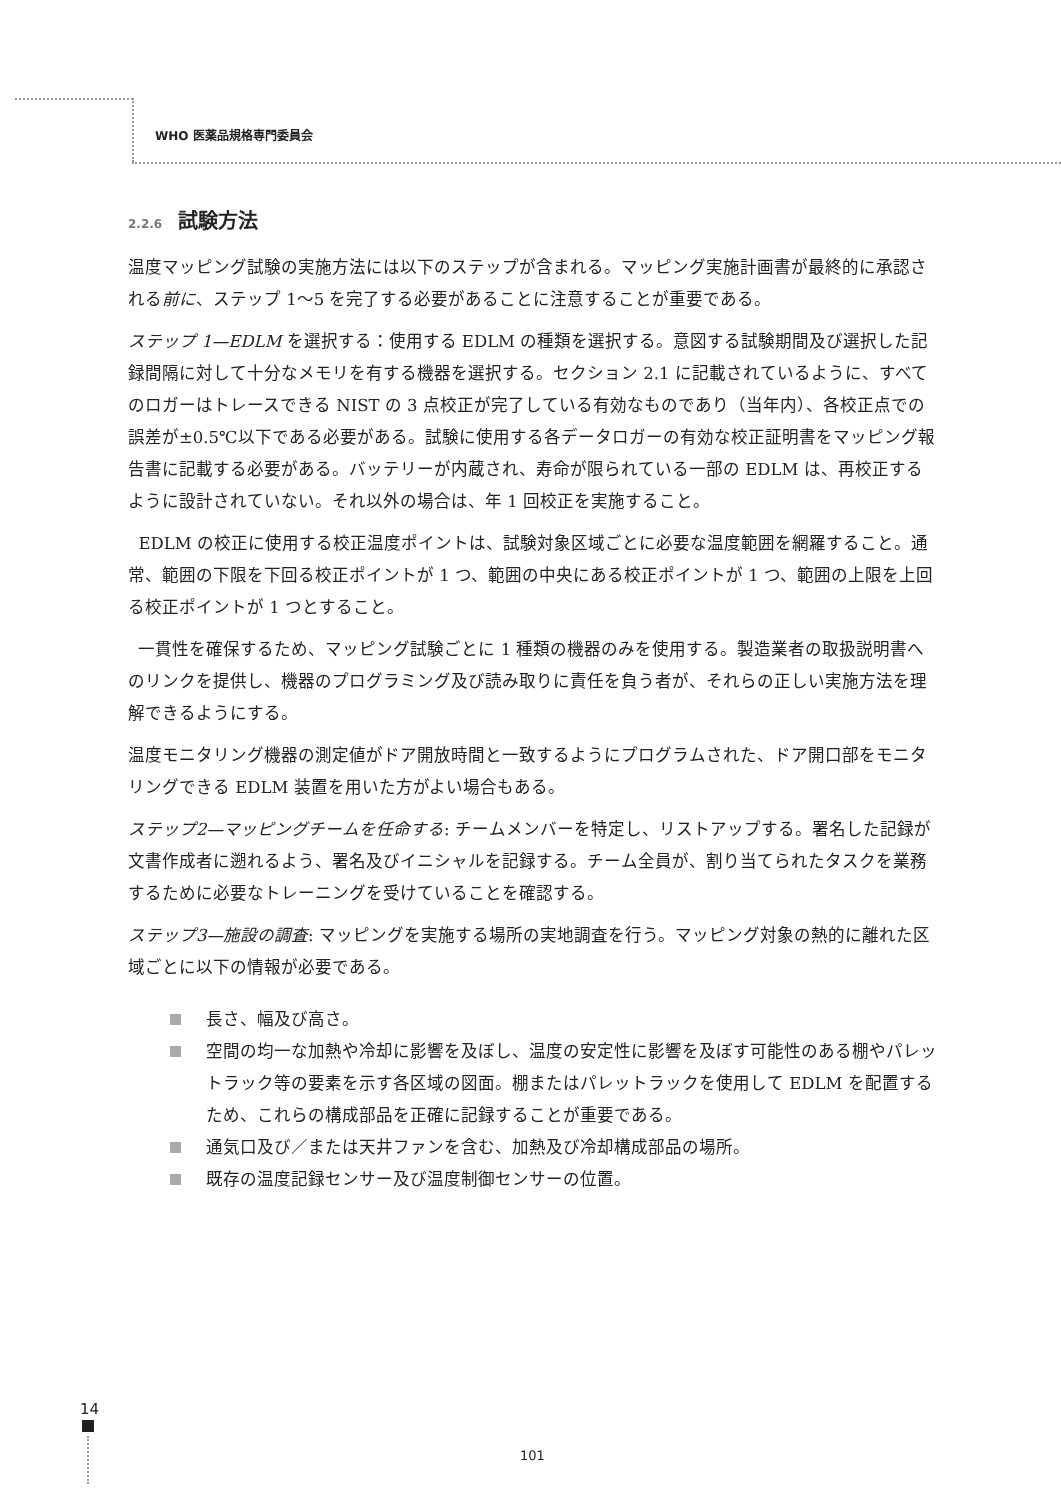WHO 医薬品規格専門委員会
2.2.6 試験方法
温度マッピング試験の実施方法には以下のステップが含まれる。マッピング実施計画書が最終的に承認される前に、ステップ 1～5 を完了する必要があることに注意することが重要である。
ステップ 1—EDLM を選択する：使用する EDLM の種類を選択する。意図する試験期間及び選択した記録間隔に対して十分なメモリを有する機器を選択する。セクション 2.1 に記載されているように、すべてのロガーはトレースできる NIST の 3 点校正が完了している有効なものであり（当年内）、各校正点での誤差が±0.5℃以下である必要がある。試験に使用する各データロガーの有効な校正証明書をマッピング報告書に記載する必要がある。バッテリーが内蔵され、寿命が限られている一部の EDLM は、再校正するように設計されていない。それ以外の場合は、年 1 回校正を実施すること。
EDLM の校正に使用する校正温度ポイントは、試験対象区域ごとに必要な温度範囲を網羅すること。通常、範囲の下限を下回る校正ポイントが 1 つ、範囲の中央にある校正ポイントが 1 つ、範囲の上限を上回る校正ポイントが 1 つとすること。
一貫性を確保するため、マッピング試験ごとに 1 種類の機器のみを使用する。製造業者の取扱説明書へのリンクを提供し、機器のプログラミング及び読み取りに責任を負う者が、それらの正しい実施方法を理解できるようにする。
温度モニタリング機器の測定値がドア開放時間と一致するようにプログラムされた、ドア開口部をモニタリングできる EDLM 装置を用いた方がよい場合もある。
ステップ2—マッピングチームを任命する: チームメンバーを特定し、リストアップする。署名した記録が文書作成者に遡れるよう、署名及びイニシャルを記録する。チーム全員が、割り当てられたタスクを業務するために必要なトレーニングを受けていることを確認する。
ステップ3—施設の調査: マッピングを実施する場所の実地調査を行う。マッピング対象の熱的に離れた区域ごとに以下の情報が必要である。
長さ、幅及び高さ。
空間の均一な加熱や冷却に影響を及ぼし、温度の安定性に影響を及ぼす可能性のある棚やパレットラック等の要素を示す各区域の図面。棚またはパレットラックを使用して EDLM を配置するため、これらの構成部品を正確に記録することが重要である。
通気口及び／または天井ファンを含む、加熱及び冷却構成部品の場所。
既存の温度記録センサー及び温度制御センサーの位置。
14
101